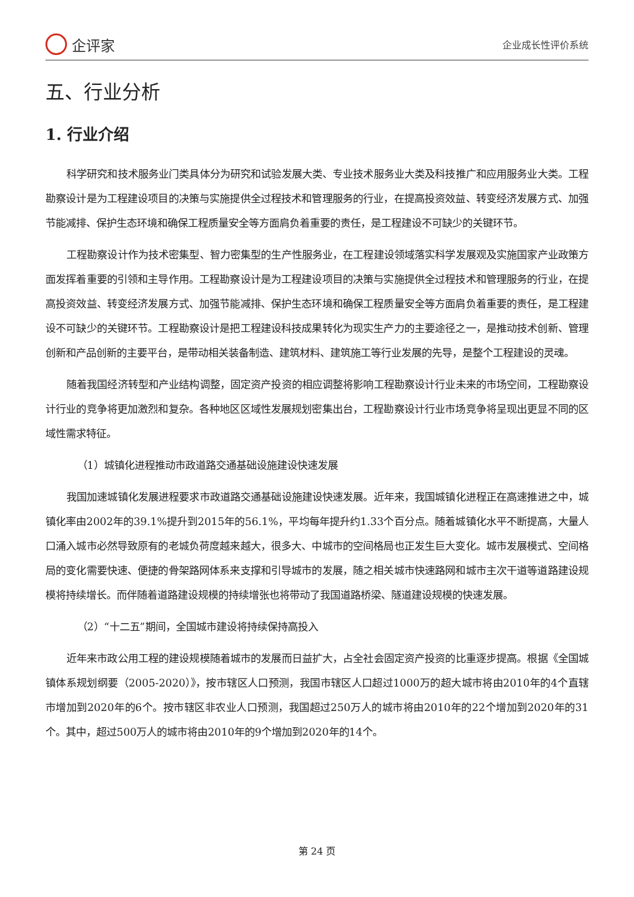企评家
企业成长性评价系统
五、行业分析
1. 行业介绍
科学研究和技术服务业门类具体分为研究和试验发展大类、专业技术服务业大类及科技推广和应用服务业大类。工程勘察设计是为工程建设项目的决策与实施提供全过程技术和管理服务的行业，在提高投资效益、转变经济发展方式、加强节能减排、保护生态环境和确保工程质量安全等方面肩负着重要的责任，是工程建设不可缺少的关键环节。
工程勘察设计作为技术密集型、智力密集型的生产性服务业，在工程建设领域落实科学发展观及实施国家产业政策方面发挥着重要的引领和主导作用。工程勘察设计是为工程建设项目的决策与实施提供全过程技术和管理服务的行业，在提高投资效益、转变经济发展方式、加强节能减排、保护生态环境和确保工程质量安全等方面肩负着重要的责任，是工程建设不可缺少的关键环节。工程勘察设计是把工程建设科技成果转化为现实生产力的主要途径之一，是推动技术创新、管理创新和产品创新的主要平台，是带动相关装备制造、建筑材料、建筑施工等行业发展的先导，是整个工程建设的灵魂。
随着我国经济转型和产业结构调整，固定资产投资的相应调整将影响工程勘察设计行业未来的市场空间，工程勘察设计行业的竞争将更加激烈和复杂。各种地区区域性发展规划密集出台，工程勘察设计行业市场竞争将呈现出更显不同的区域性需求特征。
（1）城镇化进程推动市政道路交通基础设施建设快速发展
我国加速城镇化发展进程要求市政道路交通基础设施建设快速发展。近年来，我国城镇化进程正在高速推进之中，城镇化率由2002年的39.1%提升到2015年的56.1%，平均每年提升约1.33个百分点。随着城镇化水平不断提高，大量人口涌入城市必然导致原有的老城负荷度越来越大，很多大、中城市的空间格局也正发生巨大变化。城市发展模式、空间格局的变化需要快速、便捷的骨架路网体系来支撑和引导城市的发展，随之相关城市快速路网和城市主次干道等道路建设规模将持续增长。而伴随着道路建设规模的持续增张也将带动了我国道路桥梁、隧道建设规模的快速发展。
（2）“十二五”期间，全国城市建设将持续保持高投入
近年来市政公用工程的建设规模随着城市的发展而日益扩大，占全社会固定资产投资的比重逐步提高。根据《全国城镇体系规划纲要（2005-2020）》，按市辖区人口预测，我国市辖区人口超过1000万的超大城市将由2010年的4个直辖市增加到2020年的6个。按市辖区非农业人口预测，我国超过250万人的城市将由2010年的22个增加到2020年的31个。其中，超过500万人的城市将由2010年的9个增加到2020年的14个。
第 24 页